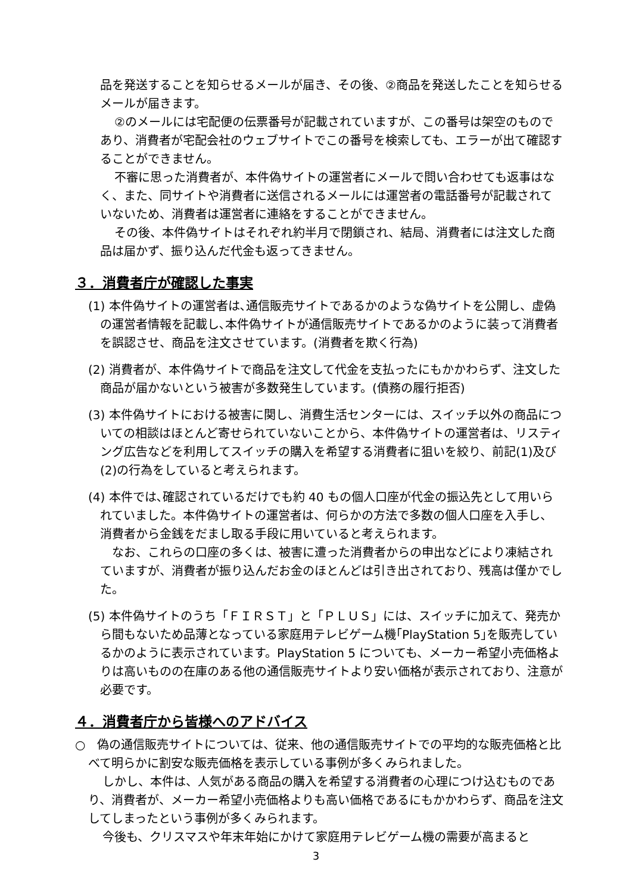品を発送することを知らせるメールが届き、その後、②商品を発送したことを知らせるメールが届きます。
②のメールには宅配便の伝票番号が記載されていますが、この番号は架空のものであり、消費者が宅配会社のウェブサイトでこの番号を検索しても、エラーが出て確認することができません。
不審に思った消費者が、本件偽サイトの運営者にメールで問い合わせても返事はなく、また、同サイトや消費者に送信されるメールには運営者の電話番号が記載されていないため、消費者は運営者に連絡をすることができません。
その後、本件偽サイトはそれぞれ約半月で閉鎖され、結局、消費者には注文した商品は届かず、振り込んだ代金も返ってきません。
３．消費者庁が確認した事実
(1) 本件偽サイトの運営者は､通信販売サイトであるかのような偽サイトを公開し、虚偽の運営者情報を記載し､本件偽サイトが通信販売サイトであるかのように装って消費者を誤認させ、商品を注文させています。(消費者を欺く行為)
(2) 消費者が、本件偽サイトで商品を注文して代金を支払ったにもかかわらず、注文した商品が届かないという被害が多数発生しています。(債務の履行拒否)
(3) 本件偽サイトにおける被害に関し、消費生活センターには、スイッチ以外の商品についての相談はほとんど寄せられていないことから、本件偽サイトの運営者は、リスティング広告などを利用してスイッチの購入を希望する消費者に狙いを絞り、前記(1)及び(2)の行為をしていると考えられます。
(4) 本件では､確認されているだけでも約 40 もの個人口座が代金の振込先として用いられていました。本件偽サイトの運営者は、何らかの方法で多数の個人口座を入手し、消費者から金銭をだまし取る手段に用いていると考えられます。
　なお、これらの口座の多くは、被害に遭った消費者からの申出などにより凍結されていますが、消費者が振り込んだお金のほとんどは引き出されており、残高は僅かでした。
(5) 本件偽サイトのうち「ＦＩＲＳＴ」と「ＰＬＵＳ」には、スイッチに加えて、発売から間もないため品薄となっている家庭用テレビゲーム機｢PlayStation 5｣を販売しているかのように表示されています。PlayStation 5 についても、メーカー希望小売価格よりは高いものの在庫のある他の通信販売サイトより安い価格が表示されており、注意が必要です。
４．消費者庁から皆様へのアドバイス
○　偽の通信販売サイトについては、従来、他の通信販売サイトでの平均的な販売価格と比べて明らかに割安な販売価格を表示している事例が多くみられました。
しかし、本件は、人気がある商品の購入を希望する消費者の心理につけ込むものであり、消費者が、メーカー希望小売価格よりも高い価格であるにもかかわらず、商品を注文してしまったという事例が多くみられます。
今後も、クリスマスや年末年始にかけて家庭用テレビゲーム機の需要が高まると
3